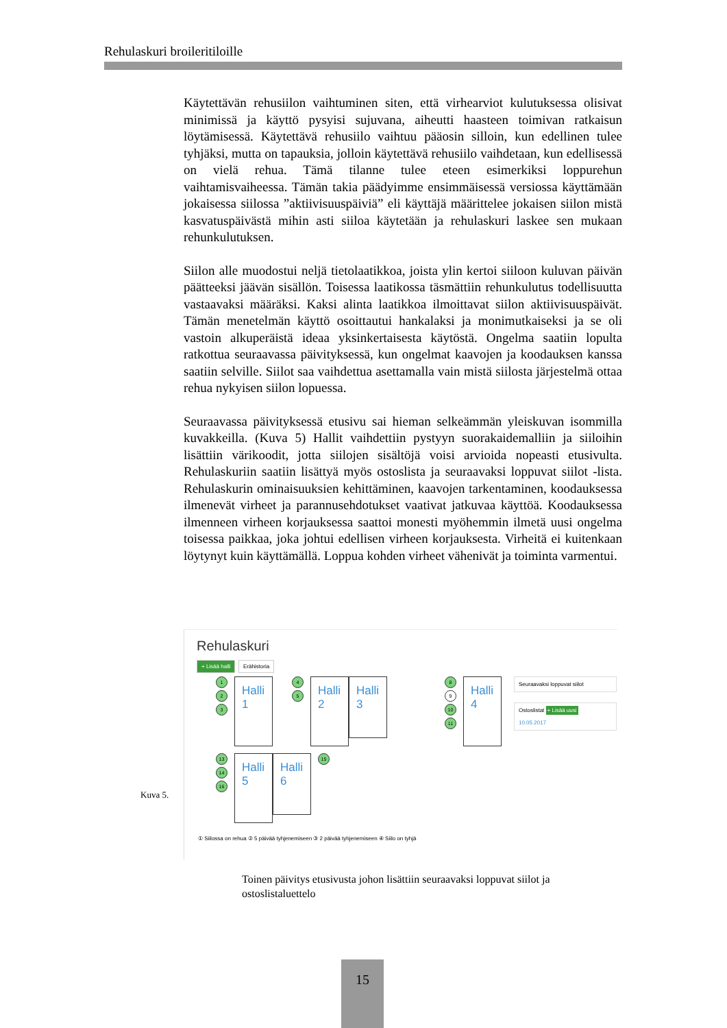Rehulaskuri broileritiloille
Käytettävän rehusiilon vaihtuminen siten, että virhearviot kulutuksessa olisivat minimissä ja käyttö pysyisi sujuvana, aiheutti haasteen toimivan ratkaisun löytämisessä. Käytettävä rehusiilo vaihtuu pääosin silloin, kun edellinen tulee tyhjäksi, mutta on tapauksia, jolloin käytettävä rehusiilo vaihdetaan, kun edellisessä on vielä rehua. Tämä tilanne tulee eteen esimerkiksi loppurehun vaihtamisvaiheessa. Tämän takia päädyimme ensimmäisessä versiossa käyttämään jokaisessa siilossa ”aktiivisuuspäiviä” eli käyttäjä määrittelee jokaisen siilon mistä kasvatuspäivästä mihin asti siiloa käytetään ja rehulaskuri laskee sen mukaan rehunkulutuksen.
Siilon alle muodostui neljä tietolaatikkoa, joista ylin kertoi siiloon kuluvan päivän päätteeksi jäävän sisällön. Toisessa laatikossa täsmättiin rehunkulutus todellisuutta vastaavaksi määräksi. Kaksi alinta laatikkoa ilmoittavat siilon aktiivisuuspäivät. Tämän menetelmän käyttö osoittautui hankalaksi ja monimutkaiseksi ja se oli vastoin alkuperäistä ideaa yksinkertaisesta käytöstä. Ongelma saatiin lopulta ratkottua seuraavassa päivityksessä, kun ongelmat kaavojen ja koodauksen kanssa saatiin selville. Siilot saa vaihdettua asettamalla vain mistä siilosta järjestelmä ottaa rehua nykyisen siilon lopuessa.
Seuraavassa päivityksessä etusivu sai hieman selkeämmän yleiskuvan isommilla kuvakkeilla. (Kuva 5) Hallit vaihdettiin pystyyn suorakaidemalliin ja siiloihin lisättiin värikoodit, jotta siilojen sisältöjä voisi arvioida nopeasti etusivulta. Rehulaskuriin saatiin lisättyä myös ostoslista ja seuraavaksi loppuvat siilot -lista. Rehulaskurin ominaisuuksien kehittäminen, kaavojen tarkentaminen, koodauksessa ilmenevät virheet ja parannusehdotukset vaativat jatkuvaa käyttöä. Koodauksessa ilmenneen virheen korjauksessa saattoi monesti myöhemmin ilmetä uusi ongelma toisessa paikkaa, joka johtui edellisen virheen korjauksesta. Virheitä ei kuitenkaan löytynyt kuin käyttämällä. Loppua kohden virheet vähenivät ja toiminta varmentui.
Rehulaskuri
+ Lisää halli Erähistoria
1
2
3
Halli 1
4
5
Halli 2
Halli 3
8
9
10
11
Halli 4
Seuraavaksi loppuvat siilot
Ostoslistat + Lisää uusi
10.05.2017
13
14
16
Halli 5
Halli 6
15
① Siilossa on rehua ② 5 päivää tyhjenemiseen ③ 2 päivää tyhjenemiseen ④ Siilo on tyhjä
Kuva 5.
Toinen päivitys etusivusta johon lisättiin seuraavaksi loppuvat siilot ja ostoslistaluettelo
15